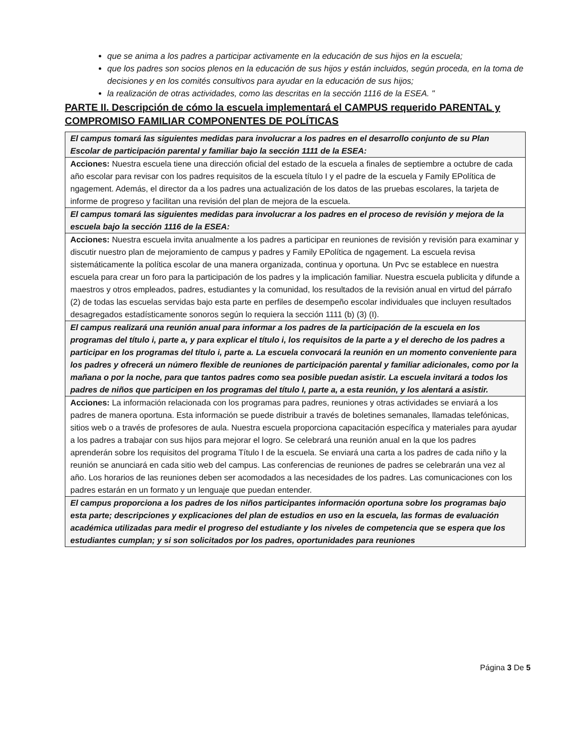que se anima a los padres a participar activamente en la educación de sus hijos en la escuela;
que los padres son socios plenos en la educación de sus hijos y están incluidos, según proceda, en la toma de decisiones y en los comités consultivos para ayudar en la educación de sus hijos;
la realización de otras actividades, como las descritas en la sección 1116 de la ESEA. "
PARTE II. Descripción de cómo la escuela implementará el CAMPUS requerido PARENTAL y COMPROMISO FAMILIAR COMPONENTES DE POLÍTICAS
| El campus tomará las siguientes medidas para involucrar a los padres en el desarrollo conjunto de su Plan Escolar de participación parental y familiar bajo la sección 1111 de la ESEA: |
| Acciones: Nuestra escuela tiene una dirección oficial del estado de la escuela a finales de septiembre a octubre de cada año escolar para revisar con los padres requisitos de la escuela título I y el padre de la escuela y Family EPolítica de ngagement. Además, el director da a los padres una actualización de los datos de las pruebas escolares, la tarjeta de informe de progreso y facilitan una revisión del plan de mejora de la escuela. |
| El campus tomará las siguientes medidas para involucrar a los padres en el proceso de revisión y mejora de la escuela bajo la sección 1116 de la ESEA: |
| Acciones: Nuestra escuela invita anualmente a los padres a participar en reuniones de revisión y revisión para examinar y discutir nuestro plan de mejoramiento de campus y padres y Family EPolítica de ngagement. La escuela revisa sistemáticamente la política escolar de una manera organizada, continua y oportuna. Un Pvc se establece en nuestra escuela para crear un foro para la participación de los padres y la implicación familiar. Nuestra escuela publicita y difunde a maestros y otros empleados, padres, estudiantes y la comunidad, los resultados de la revisión anual en virtud del párrafo (2) de todas las escuelas servidas bajo esta parte en perfiles de desempeño escolar individuales que incluyen resultados desagregados estadísticamente sonoros según lo requiera la sección 1111 (b) (3) (I). |
| El campus realizará una reunión anual para informar a los padres de la participación de la escuela en los programas del título i, parte a, y para explicar el título i, los requisitos de la parte a y el derecho de los padres a participar en los programas del título i, parte a. La escuela convocará la reunión en un momento conveniente para los padres y ofrecerá un número flexible de reuniones de participación parental y familiar adicionales, como por la mañana o por la noche, para que tantos padres como sea posible puedan asistir. La escuela invitará a todos los padres de niños que participen en los programas del título I, parte a, a esta reunión, y los alentará a asistir. |
| Acciones: La información relacionada con los programas para padres, reuniones y otras actividades se enviará a los padres de manera oportuna. Esta información se puede distribuir a través de boletines semanales, llamadas telefónicas, sitios web o a través de profesores de aula. Nuestra escuela proporciona capacitación específica y materiales para ayudar a los padres a trabajar con sus hijos para mejorar el logro. Se celebrará una reunión anual en la que los padres aprenderán sobre los requisitos del programa Título I de la escuela. Se enviará una carta a los padres de cada niño y la reunión se anunciará en cada sitio web del campus. Las conferencias de reuniones de padres se celebrarán una vez al año. Los horarios de las reuniones deben ser acomodados a las necesidades de los padres. Las comunicaciones con los padres estarán en un formato y un lenguaje que puedan entender. |
| El campus proporciona a los padres de los niños participantes información oportuna sobre los programas bajo esta parte; descripciones y explicaciones del plan de estudios en uso en la escuela, las formas de evaluación académica utilizadas para medir el progreso del estudiante y los niveles de competencia que se espera que los estudiantes cumplan; y si son solicitados por los padres, oportunidades para reuniones |
Página 3 De 5